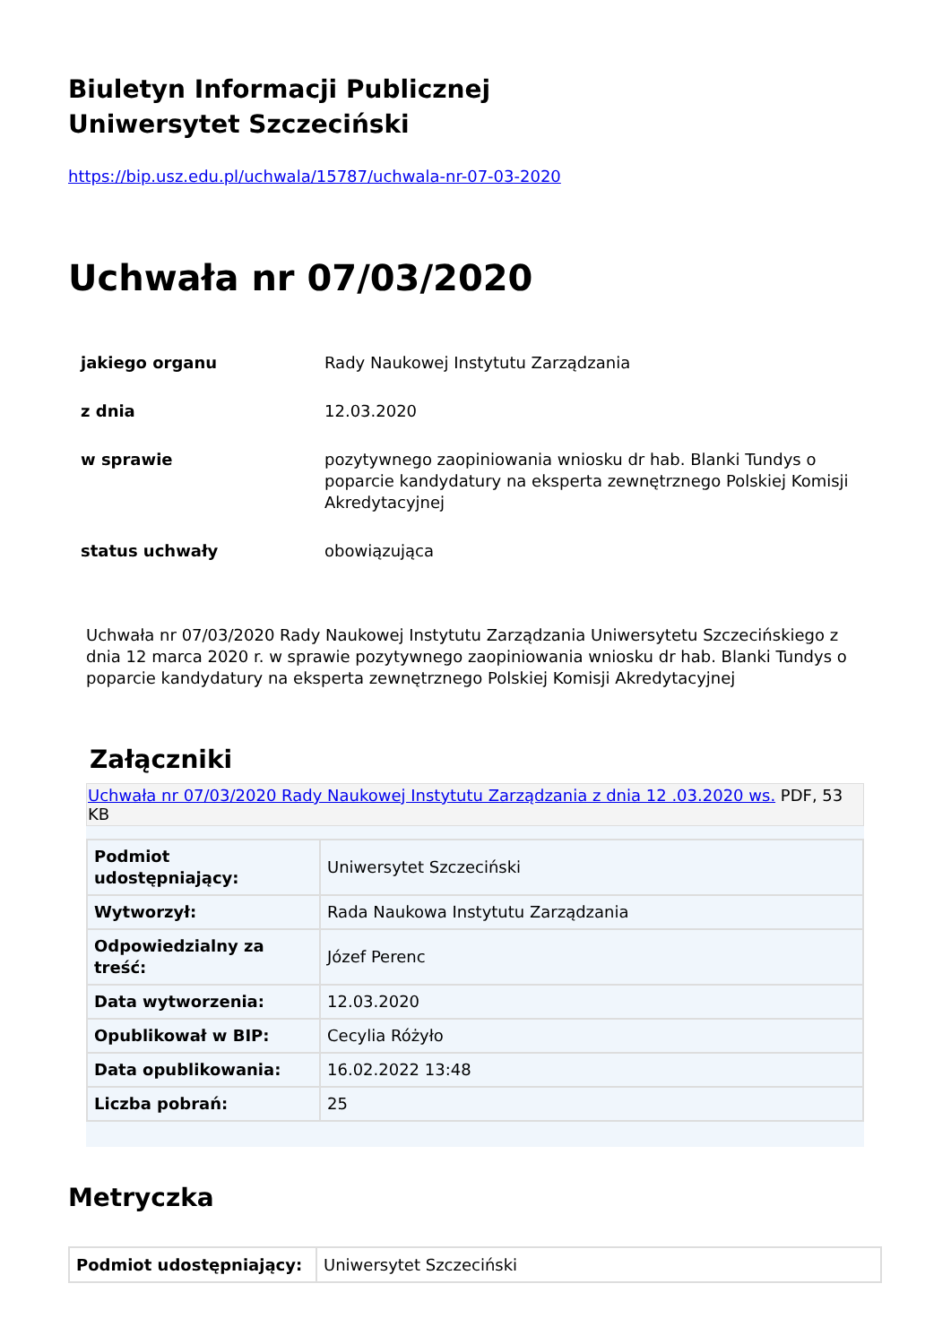Biuletyn Informacji Publicznej
Uniwersytet Szczeciński
https://bip.usz.edu.pl/uchwala/15787/uchwala-nr-07-03-2020
Uchwała nr 07/03/2020
| jakiego organu | Rady Naukowej Instytutu Zarządzania |
| z dnia | 12.03.2020 |
| w sprawie | pozytywnego zaopiniowania wniosku dr hab. Blanki Tundys o poparcie kandydatury na eksperta zewnętrznego Polskiej Komisji Akredytacyjnej |
| status uchwały | obowiązująca |
Uchwała nr 07/03/2020 Rady Naukowej Instytutu Zarządzania Uniwersytetu Szczecińskiego z dnia 12 marca 2020 r. w sprawie pozytywnego zaopiniowania wniosku dr hab. Blanki Tundys o poparcie kandydatury na eksperta zewnętrznego Polskiej Komisji Akredytacyjnej
Załączniki
Uchwała nr 07/03/2020 Rady Naukowej Instytutu Zarządzania z dnia 12 .03.2020 ws. PDF, 53 KB
| Podmiot udostępniający: | Uniwersytet Szczeciński |
| Wytworzył: | Rada Naukowa Instytutu Zarządzania |
| Odpowiedzialny za treść: | Józef Perenc |
| Data wytworzenia: | 12.03.2020 |
| Opublikował w BIP: | Cecylia Różyło |
| Data opublikowania: | 16.02.2022 13:48 |
| Liczba pobrań: | 25 |
Metryczka
| Podmiot udostępniający: | Uniwersytet Szczeciński |